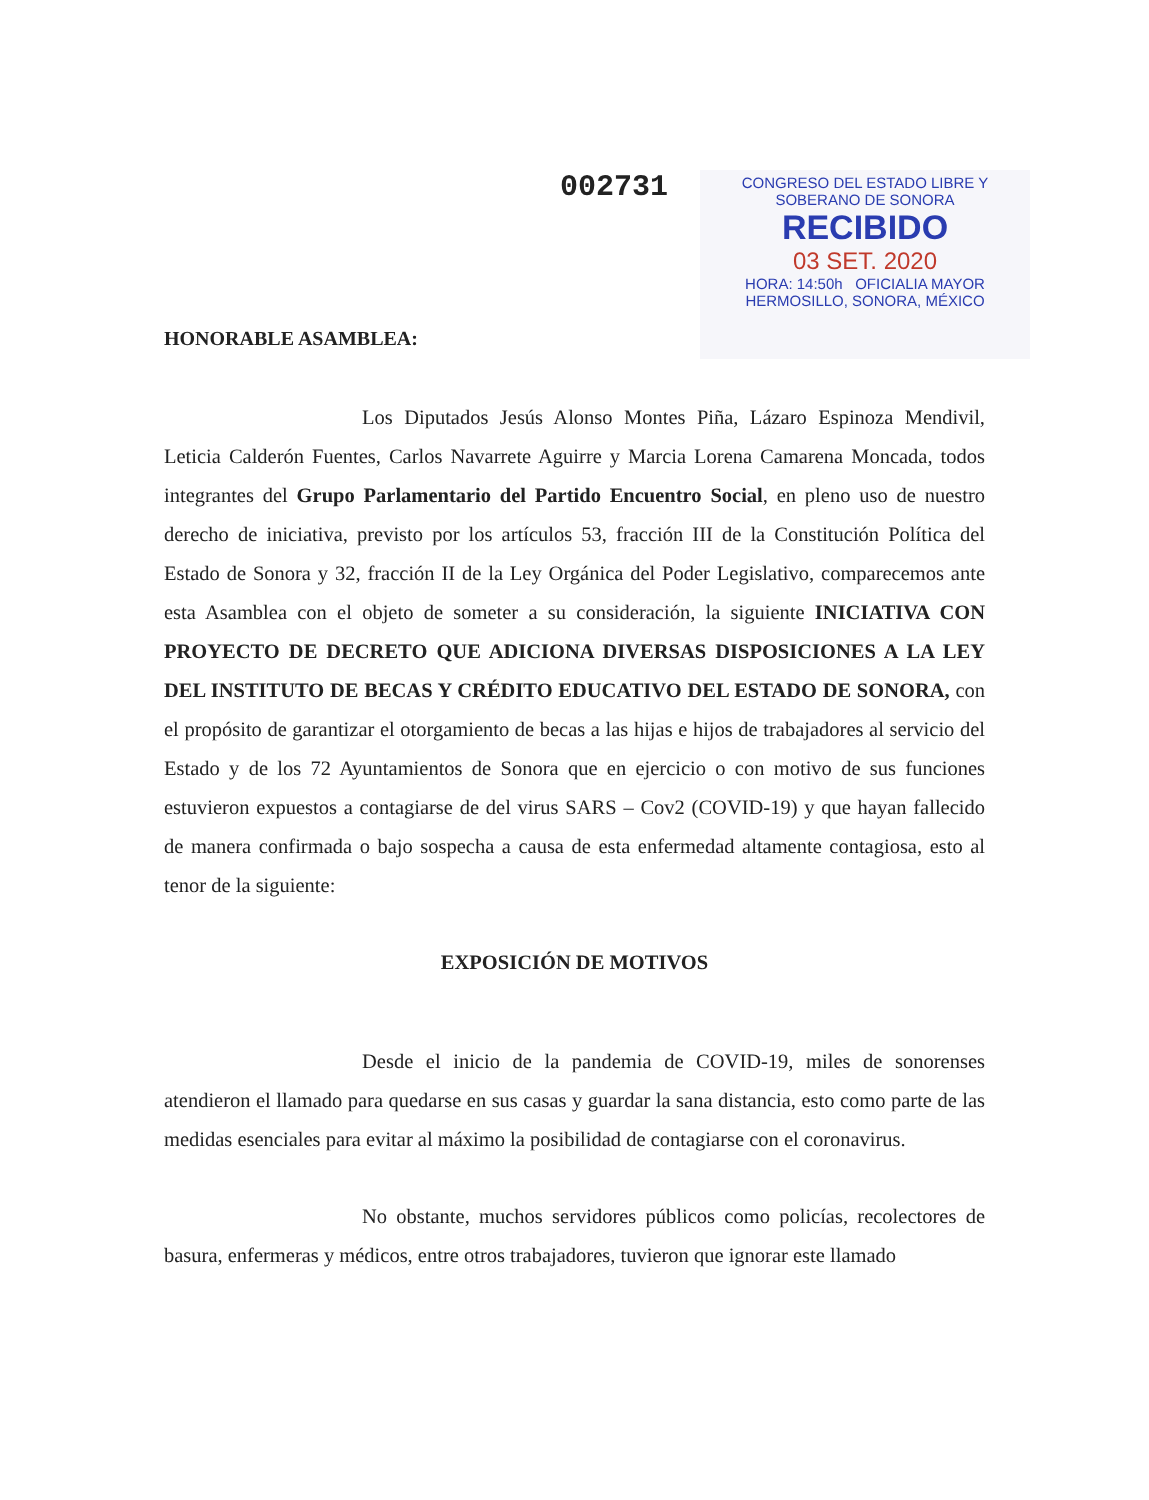002731
CONGRESO DEL ESTADO LIBRE Y
SOBERANO DE SONORA
RECIBIDO
03 SET. 2020
HORA: 14:50h OFICIALIA MAYOR
HERMOSILLO, SONORA, MÉXICO
HONORABLE ASAMBLEA:
Los Diputados Jesús Alonso Montes Piña, Lázaro Espinoza Mendivil, Leticia Calderón Fuentes, Carlos Navarrete Aguirre y Marcia Lorena Camarena Moncada, todos integrantes del Grupo Parlamentario del Partido Encuentro Social, en pleno uso de nuestro derecho de iniciativa, previsto por los artículos 53, fracción III de la Constitución Política del Estado de Sonora y 32, fracción II de la Ley Orgánica del Poder Legislativo, comparecemos ante esta Asamblea con el objeto de someter a su consideración, la siguiente INICIATIVA CON PROYECTO DE DECRETO QUE ADICIONA DIVERSAS DISPOSICIONES A LA LEY DEL INSTITUTO DE BECAS Y CRÉDITO EDUCATIVO DEL ESTADO DE SONORA, con el propósito de garantizar el otorgamiento de becas a las hijas e hijos de trabajadores al servicio del Estado y de los 72 Ayuntamientos de Sonora que en ejercicio o con motivo de sus funciones estuvieron expuestos a contagiarse de del virus SARS – Cov2 (COVID-19) y que hayan fallecido de manera confirmada o bajo sospecha a causa de esta enfermedad altamente contagiosa, esto al tenor de la siguiente:
EXPOSICIÓN DE MOTIVOS
Desde el inicio de la pandemia de COVID-19, miles de sonorenses atendieron el llamado para quedarse en sus casas y guardar la sana distancia, esto como parte de las medidas esenciales para evitar al máximo la posibilidad de contagiarse con el coronavirus.
No obstante, muchos servidores públicos como policías, recolectores de basura, enfermeras y médicos, entre otros trabajadores, tuvieron que ignorar este llamado